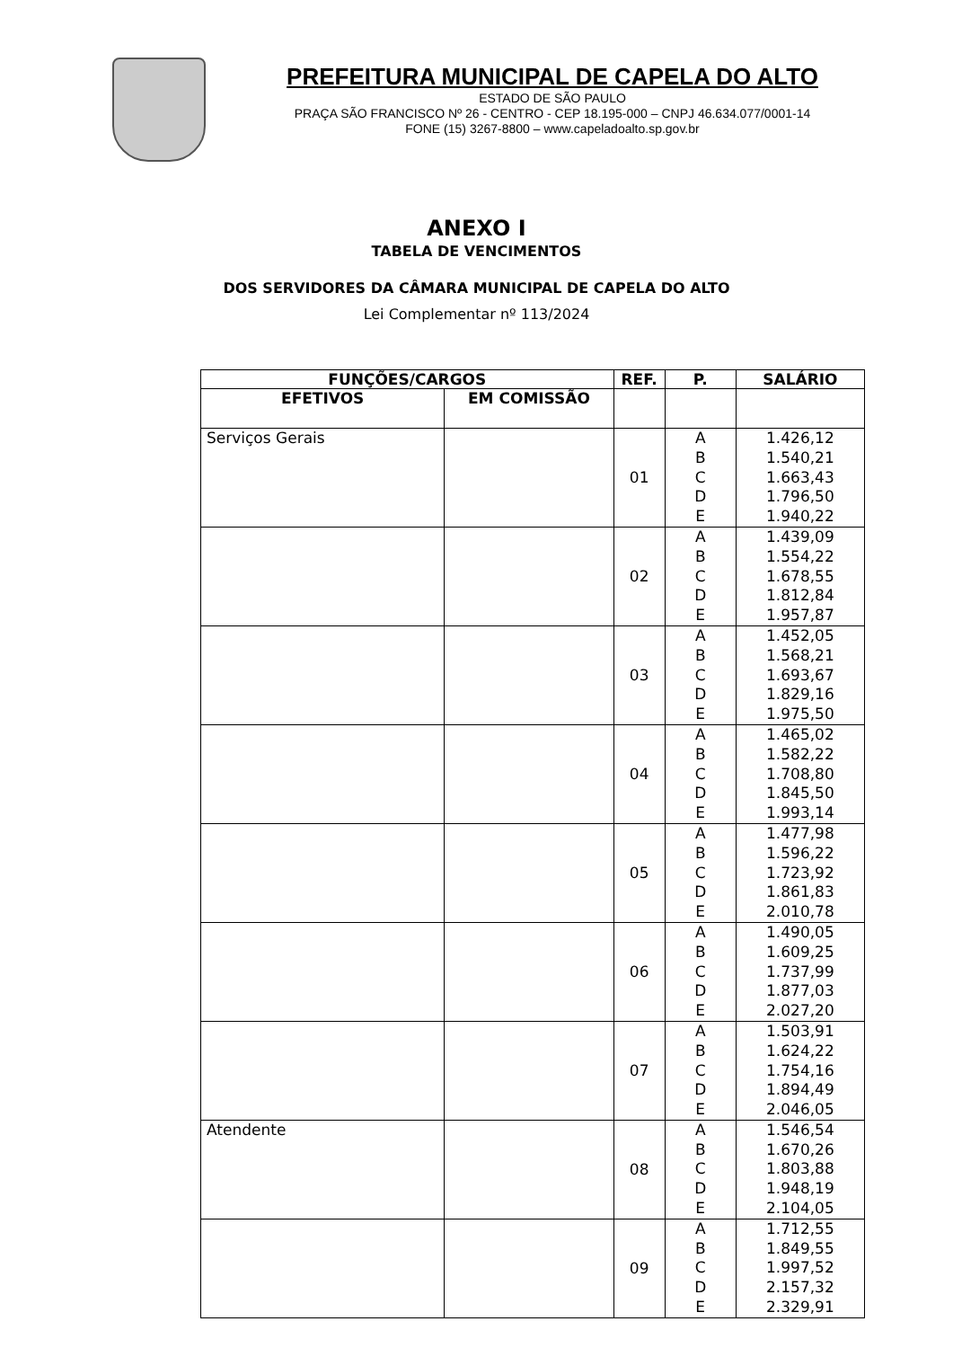PREFEITURA MUNICIPAL DE CAPELA DO ALTO
ESTADO DE SÃO PAULO
PRAÇA SÃO FRANCISCO Nº 26 - CENTRO - CEP 18.195-000 – CNPJ 46.634.077/0001-14
FONE (15) 3267-8800 – www.capeladoalto.sp.gov.br
ANEXO I
TABELA DE VENCIMENTOS
DOS SERVIDORES DA CÂMARA MUNICIPAL DE CAPELA DO ALTO
Lei Complementar nº 113/2024
| FUNÇÕES/CARGOS | | REF. | P. | SALÁRIO |
| --- | --- | --- | --- | --- |
| EFETIVOS | EM COMISSÃO | | | |
| Serviços Gerais | | 01 | A B C D E | 1.426,12 1.540,21 1.663,43 1.796,50 1.940,22 |
| | | 02 | A B C D E | 1.439,09 1.554,22 1.678,55 1.812,84 1.957,87 |
| | | 03 | A B C D E | 1.452,05 1.568,21 1.693,67 1.829,16 1.975,50 |
| | | 04 | A B C D E | 1.465,02 1.582,22 1.708,80 1.845,50 1.993,14 |
| | | 05 | A B C D E | 1.477,98 1.596,22 1.723,92 1.861,83 2.010,78 |
| | | 06 | A B C D E | 1.490,05 1.609,25 1.737,99 1.877,03 2.027,20 |
| | | 07 | A B C D E | 1.503,91 1.624,22 1.754,16 1.894,49 2.046,05 |
| Atendente | | 08 | A B C D E | 1.546,54 1.670,26 1.803,88 1.948,19 2.104,05 |
| | | 09 | A B C D E | 1.712,55 1.849,55 1.997,52 2.157,32 2.329,91 |